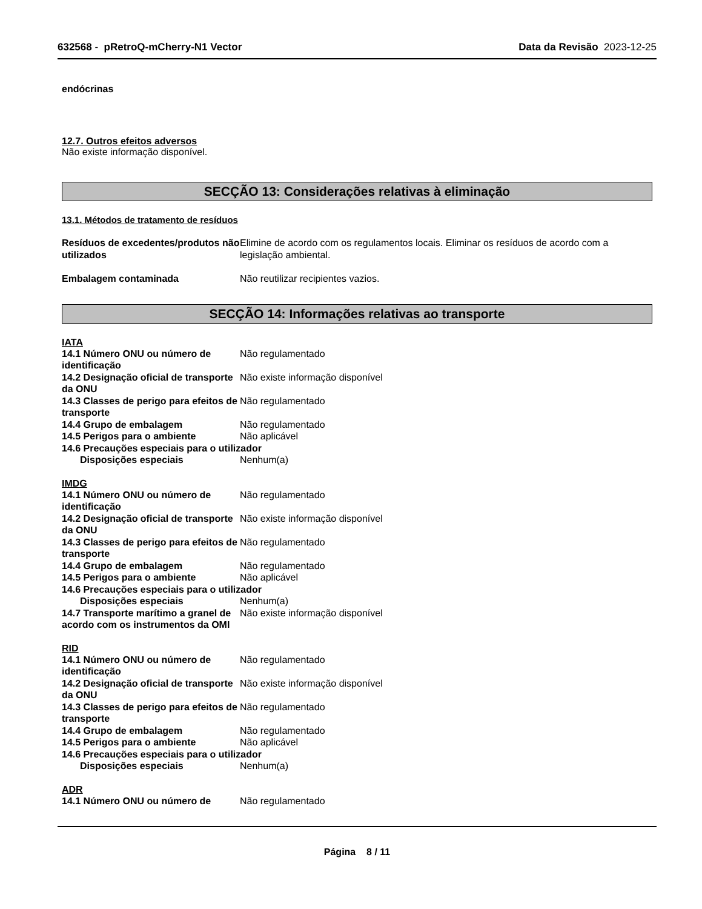632568 - pRetroQ-mCherry-N1 Vector Data da Revisão 2023-12-25
endócrinas
12.7. Outros efeitos adversos
Não existe informação disponível.
SECÇÃO 13: Considerações relativas à eliminação
13.1. Métodos de tratamento de resíduos
Resíduos de excedentes/produtos não utilizados
Elimine de acordo com os regulamentos locais. Eliminar os resíduos de acordo com a legislação ambiental.
Embalagem contaminada Não reutilizar recipientes vazios.
SECÇÃO 14: Informações relativas ao transporte
IATA
14.1 Número ONU ou número de identificação
Não regulamentado
14.2 Designação oficial de transporte da ONU
Não existe informação disponível
14.3 Classes de perigo para efeitos de transporte
Não regulamentado
14.4 Grupo de embalagem Não regulamentado
14.5 Perigos para o ambiente Não aplicável
14.6 Precauções especiais para o utilizador
Disposições especiais Nenhum(a)
IMDG
14.1 Número ONU ou número de identificação
Não regulamentado
14.2 Designação oficial de transporte da ONU
Não existe informação disponível
14.3 Classes de perigo para efeitos de transporte
Não regulamentado
14.4 Grupo de embalagem Não regulamentado
14.5 Perigos para o ambiente Não aplicável
14.6 Precauções especiais para o utilizador
Disposições especiais Nenhum(a)
14.7 Transporte marítimo a granel de acordo com os instrumentos da OMI
Não existe informação disponível
RID
14.1 Número ONU ou número de identificação
Não regulamentado
14.2 Designação oficial de transporte da ONU
Não existe informação disponível
14.3 Classes de perigo para efeitos de transporte
Não regulamentado
14.4 Grupo de embalagem Não regulamentado
14.5 Perigos para o ambiente Não aplicável
14.6 Precauções especiais para o utilizador
Disposições especiais Nenhum(a)
ADR
14.1 Número ONU ou número de Não regulamentado
Página 8 / 11